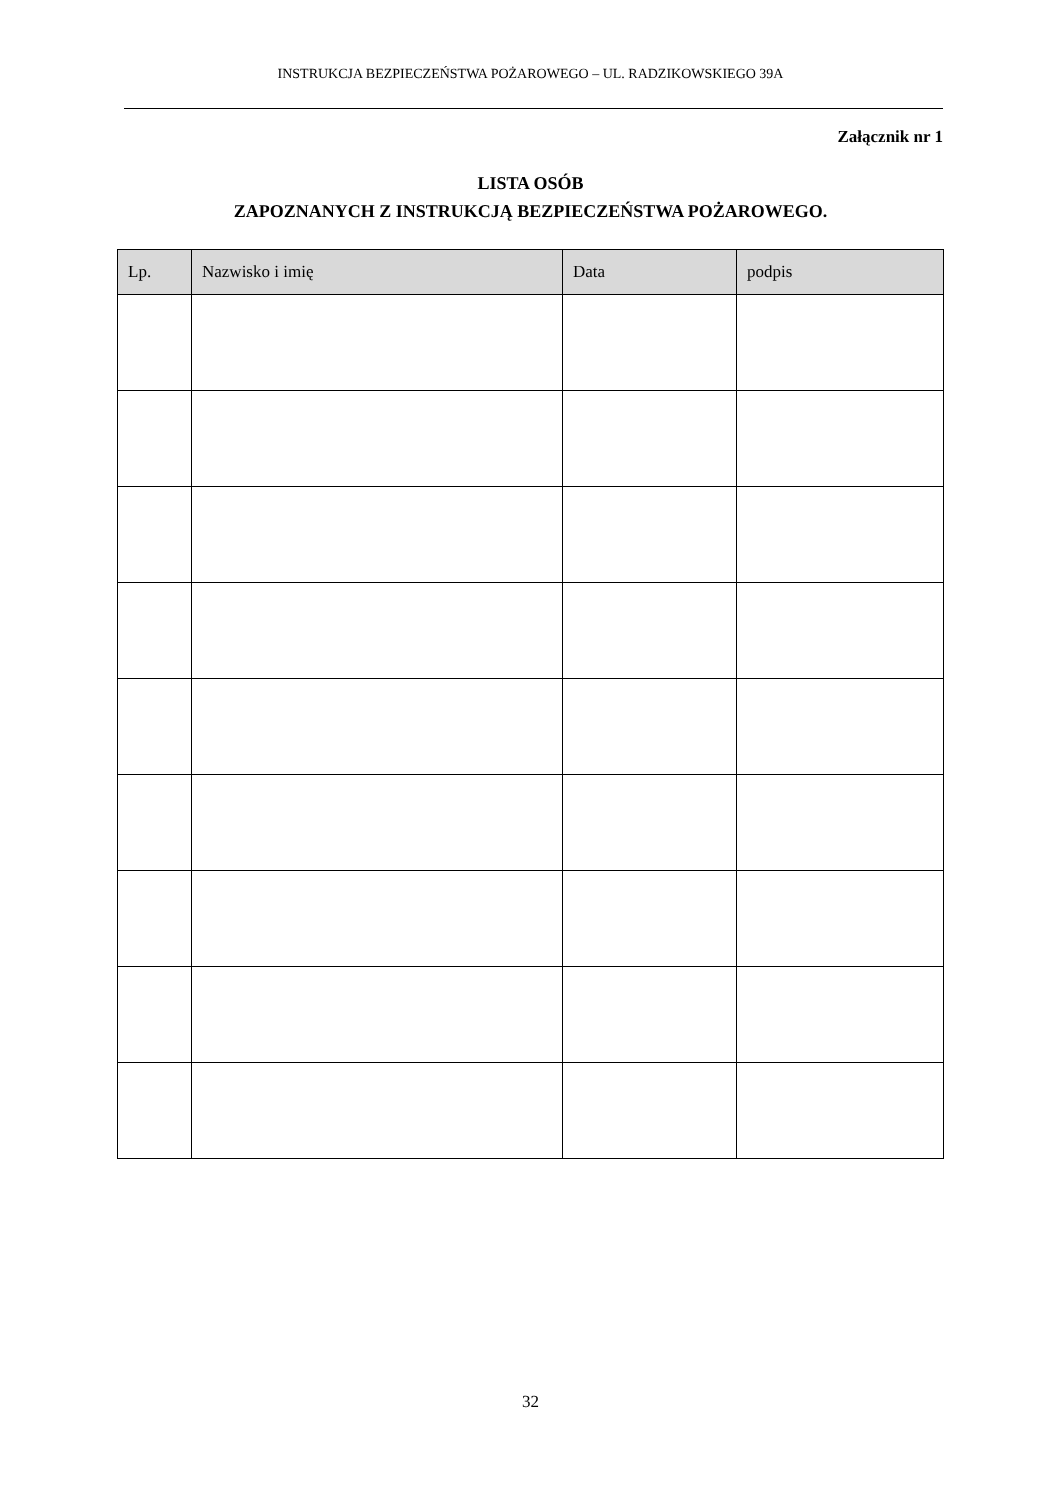INSTRUKCJA BEZPIECZEŃSTWA POŻAROWEGO – UL. RADZIKOWSKIEGO 39A
Załącznik nr 1
LISTA OSÓB
ZAPOZNANYCH Z INSTRUKCJĄ BEZPIECZEŃSTWA POŻAROWEGO.
| Lp. | Nazwisko i imię | Data | podpis |
| --- | --- | --- | --- |
32